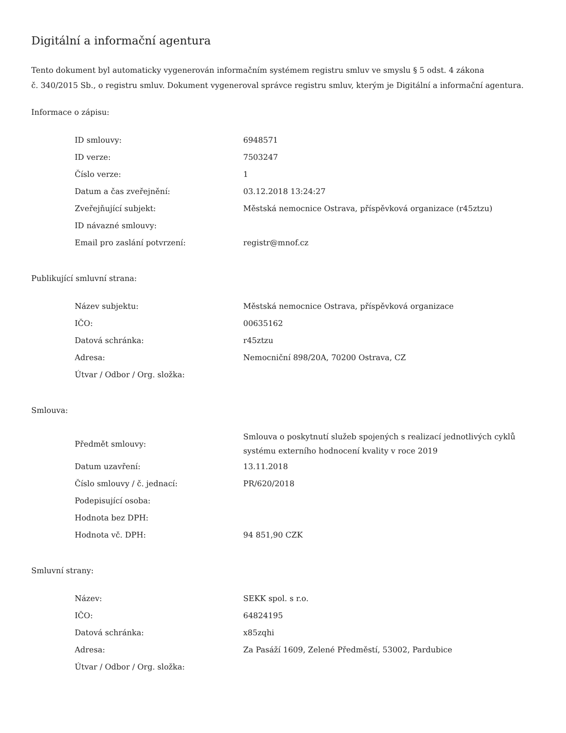Digitální a informační agentura
Tento dokument byl automaticky vygenerován informačním systémem registru smluv ve smyslu § 5 odst. 4 zákona
č. 340/2015 Sb., o registru smluv. Dokument vygeneroval správce registru smluv, kterým je Digitální a informační agentura.
Informace o zápisu:
| ID smlouvy: | 6948571 |
| ID verze: | 7503247 |
| Číslo verze: | 1 |
| Datum a čas zveřejnění: | 03.12.2018 13:24:27 |
| Zveřejňující subjekt: | Městská nemocnice Ostrava, příspěvková organizace (r45ztzu) |
| ID návazné smlouvy: | |
| Email pro zaslání potvrzení: | registr@mnof.cz |
Publikující smluvní strana:
| Název subjektu: | Městská nemocnice Ostrava, příspěvková organizace |
| IČO: | 00635162 |
| Datová schránka: | r45ztzu |
| Adresa: | Nemocniční 898/20A, 70200 Ostrava, CZ |
| Útvar / Odbor / Org. složka: | |
Smlouva:
| Předmět smlouvy: | Smlouva o poskytnutí služeb spojených s realizací jednotlivých cyklů systému externího hodnocení kvality v roce 2019 |
| Datum uzavření: | 13.11.2018 |
| Číslo smlouvy / č. jednací: | PR/620/2018 |
| Podepisující osoba: | |
| Hodnota bez DPH: | |
| Hodnota vč. DPH: | 94 851,90 CZK |
Smluvní strany:
| Název: | SEKK spol. s r.o. |
| IČO: | 64824195 |
| Datová schránka: | x85zqhi |
| Adresa: | Za Pasáží 1609, Zelené Předměstí, 53002, Pardubice |
| Útvar / Odbor / Org. složka: | |